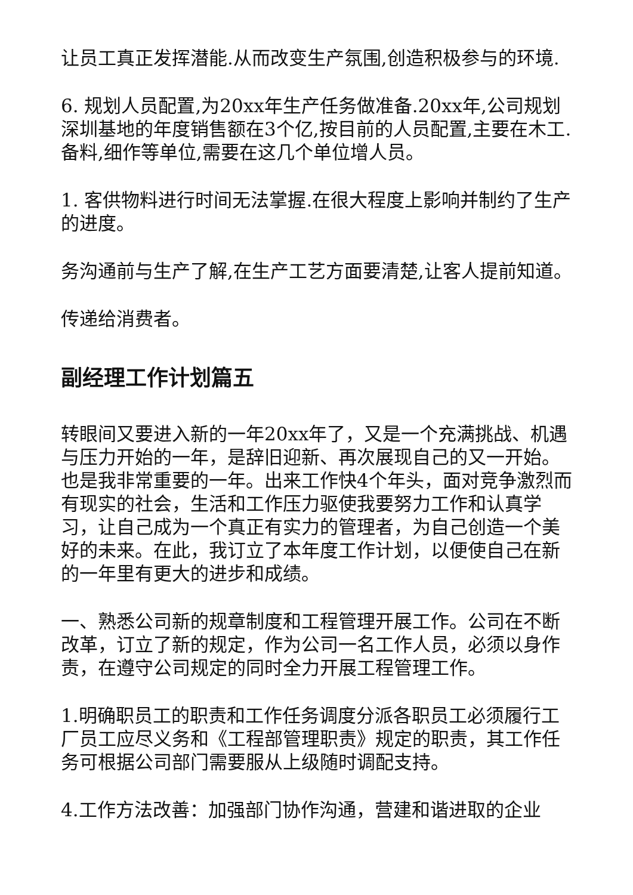让员工真正发挥潜能.从而改变生产氛围,创造积极参与的环境.
6. 规划人员配置,为20xx年生产任务做准备.20xx年,公司规划深圳基地的年度销售额在3个亿,按目前的人员配置,主要在木工.备料,细作等单位,需要在这几个单位增人员。
1. 客供物料进行时间无法掌握.在很大程度上影响并制约了生产的进度。
务沟通前与生产了解,在生产工艺方面要清楚,让客人提前知道。
传递给消费者。
副经理工作计划篇五
转眼间又要进入新的一年20xx年了，又是一个充满挑战、机遇与压力开始的一年，是辞旧迎新、再次展现自己的又一开始。也是我非常重要的一年。出来工作快4个年头，面对竞争激烈而有现实的社会，生活和工作压力驱使我要努力工作和认真学习，让自己成为一个真正有实力的管理者，为自己创造一个美好的未来。在此，我订立了本年度工作计划，以便使自己在新的一年里有更大的进步和成绩。
一、熟悉公司新的规章制度和工程管理开展工作。公司在不断改革，订立了新的规定，作为公司一名工作人员，必须以身作责，在遵守公司规定的同时全力开展工程管理工作。
1.明确职员工的职责和工作任务调度分派各职员工必须履行工厂员工应尽义务和《工程部管理职责》规定的职责，其工作任务可根据公司部门需要服从上级随时调配支持。
4.工作方法改善：加强部门协作沟通，营建和谐进取的企业